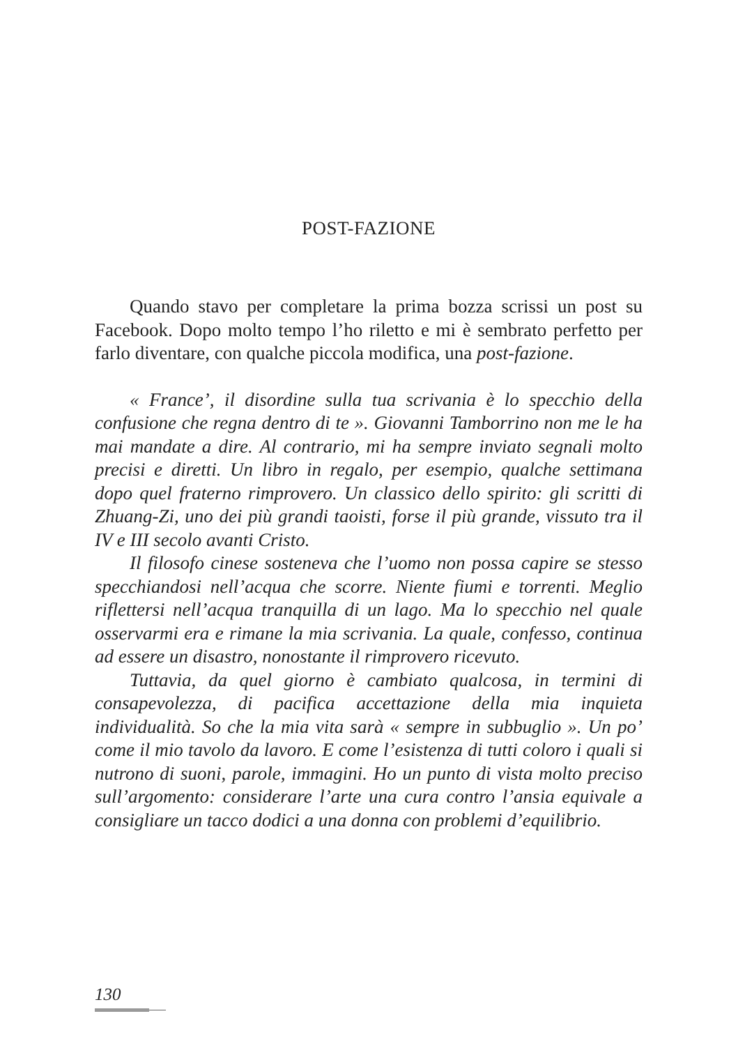POST-FAZIONE
Quando stavo per completare la prima bozza scrissi un post su Facebook. Dopo molto tempo l’ho riletto e mi è sembrato perfetto per farlo diventare, con qualche piccola modifica, una post-fazione.
« France’, il disordine sulla tua scrivania è lo specchio della confusione che regna dentro di te ». Giovanni Tamborrino non me le ha mai mandate a dire. Al contrario, mi ha sempre inviato segnali molto precisi e diretti. Un libro in regalo, per esempio, qualche settimana dopo quel fraterno rimprovero. Un classico dello spirito: gli scritti di Zhuang-Zi, uno dei più grandi taoisti, forse il più grande, vissuto tra il IV e III secolo avanti Cristo.
Il filosofo cinese sosteneva che l’uomo non possa capire se stesso specchiandosi nell’acqua che scorre. Niente fiumi e torrenti. Meglio riflettersi nell’acqua tranquilla di un lago. Ma lo specchio nel quale osservarmi era e rimane la mia scrivania. La quale, confesso, continua ad essere un disastro, nonostante il rimprovero ricevuto.
Tuttavia, da quel giorno è cambiato qualcosa, in termini di consapevolezza, di pacifica accettazione della mia inquieta individualità. So che la mia vita sarà « sempre in subbuglio ». Un po’ come il mio tavolo da lavoro. E come l’esistenza di tutti coloro i quali si nutrono di suoni, parole, immagini. Ho un punto di vista molto preciso sull’argomento: considerare l’arte una cura contro l’ansia equivale a consigliare un tacco dodici a una donna con problemi d’equilibrio.
130